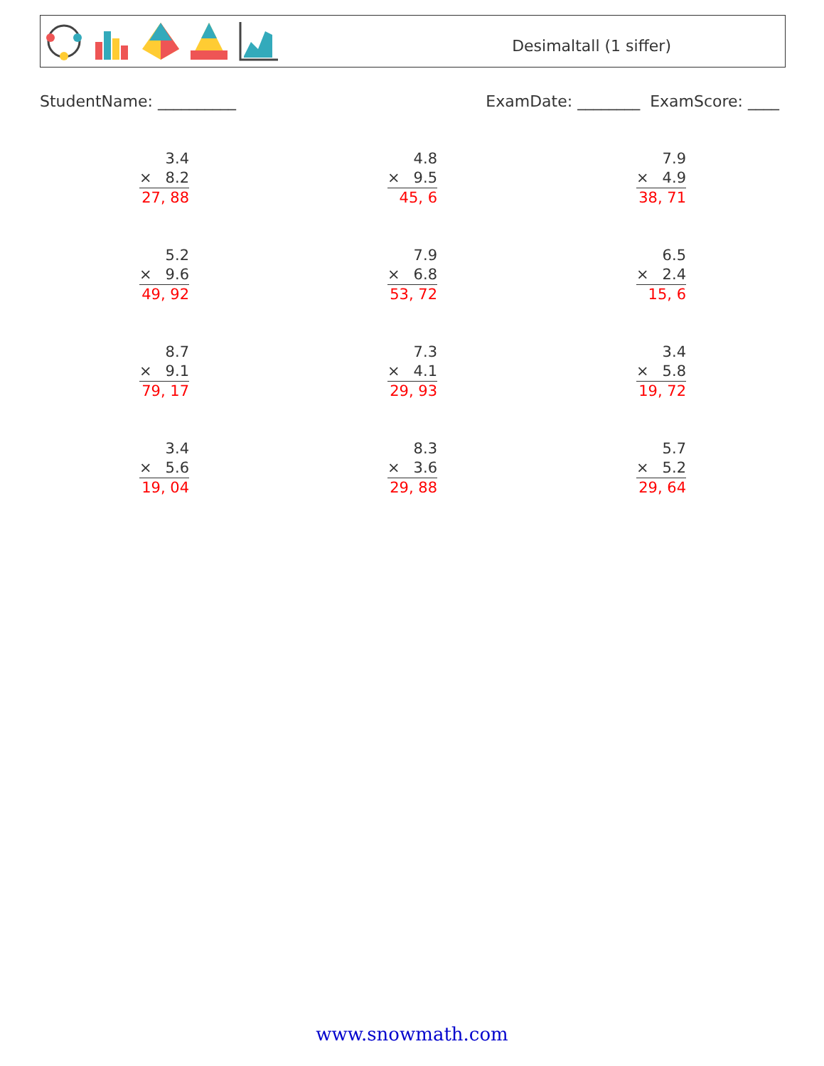Desimaltall (1 siffer)
StudentName: __________ ExamDate: ________ ExamScore: ____
3.4
× 8.2
27, 88
4.8
× 9.5
45, 6
7.9
× 4.9
38, 71
5.2
× 9.6
49, 92
7.9
× 6.8
53, 72
6.5
× 2.4
15, 6
8.7
× 9.1
79, 17
7.3
× 4.1
29, 93
3.4
× 5.8
19, 72
3.4
× 5.6
19, 04
8.3
× 3.6
29, 88
5.7
× 5.2
29, 64
www.snowmath.com